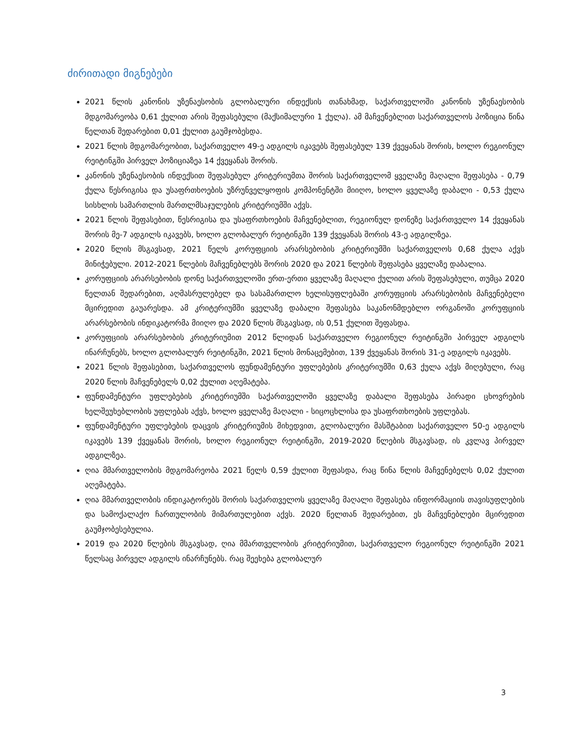ძირითადი მიგნებები
2021 წლის კანონის უზენაესობის გლობალური ინდექსის თანახმად, საქართველოში კანონის უზენაესობის მდგომარეობა 0,61 ქულით არის შეფასებული (მაქსიმალური 1 ქულა). ამ მაჩვენებლით საქართველოს პოზიცია წინა წელთან შედარებით 0,01 ქულით გაუმჯობესდა.
2021 წლის მდგომარეობით, საქართველო 49-ე ადგილს იკავებს შეფასებულ 139 ქვეყანას შორის, ხოლო რეგიონულ რეიტინგში პირველ პოზიციაზეა 14 ქვეყანას შორის.
კანონის უზენაესობის ინდექსით შეფასებულ კრიტერიუმთა შორის საქართველომ ყველაზე მაღალი შეფასება - 0,79 ქულა წესრიგისა და უსაფრთხოების უზრუნველყოფის კომპონენტში მიიღო, ხოლო ყველაზე დაბალი - 0,53 ქულა სისხლის სამართლის მართლმსაჯულების კრიტერიუმში აქვს.
2021 წლის შეფასებით, წესრიგისა და უსაფრთხოების მაჩვენებლით, რეგიონულ დონეზე საქართველო 14 ქვეყანას შორის მე-7 ადგილს იკავებს, ხოლო გლობალურ რეიტინგში 139 ქვეყანას შორის 43-ე ადგილზეა.
2020 წლის მსგავსად, 2021 წელს კორუფციის არარსებობის კრიტერიუმში საქართველოს 0,68 ქულა აქვს მინიჭებული. 2012-2021 წლების მაჩვენებლებს შორის 2020 და 2021 წლების შეფასება ყველაზე დაბალია.
კორუფციის არარსებობის დონე საქართველოში ერთ-ერთი ყველაზე მაღალი ქულით არის შეფასებული, თუმცა 2020 წელთან შედარებით, აღმასრულებელ და სასამართლო ხელისუფლებაში კორუფციის არარსებობის მაჩვენებელი მცირედით გაუარესდა. ამ კრიტერიუმში ყველაზე დაბალი შეფასება საკანონმდებლო ორგანოში კორუფციის არარსებობის ინდიკატორმა მიიღო და 2020 წლის მსგავსად, ის 0,51 ქულით შეფასდა.
კორუფციის არარსებობის კრიტერიუმით 2012 წლიდან საქართველო რეგიონულ რეიტინგში პირველ ადგილს ინარჩუნებს, ხოლო გლობალურ რეიტინგში, 2021 წლის მონაცემებით, 139 ქვეყანას შორის 31-ე ადგილს იკავებს.
2021 წლის შეფასებით, საქართველოს ფუნდამენტური უფლებების კრიტერიუმში 0,63 ქულა აქვს მიღებული, რაც 2020 წლის მაჩვენებელს 0,02 ქულით აღემატება.
ფუნდამენტური უფლებების კრიტერიუმში საქართველოში ყველაზე დაბალი შეფასება პირადი ცხოვრების ხელშეუხებლობის უფლებას აქვს, ხოლო ყველაზე მაღალი - სიცოცხლისა და უსაფრთხოების უფლებას.
ფუნდამენტური უფლებების დაცვის კრიტერიუმის მიხედვით, გლობალური მასშტაბით საქართველო 50-ე ადგილს იკავებს 139 ქვეყანას შორის, ხოლო რეგიონულ რეიტინგში, 2019-2020 წლების მსგავსად, ის კვლავ პირველ ადგილზეა.
ღია მმართველობის მდგომარეობა 2021 წელს 0,59 ქულით შეფასდა, რაც წინა წლის მაჩვენებელს 0,02 ქულით აღემატება.
ღია მმართველობის ინდიკატორებს შორის საქართველოს ყველაზე მაღალი შეფასება ინფორმაციის თავისუფლების და სამოქალაქო ჩართულობის მიმართულებით აქვს. 2020 წელთან შედარებით, ეს მაჩვენებლები მცირედით გაუმჯობესებულია.
2019 და 2020 წლების მსგავსად, ღია მმართველობის კრიტერიუმით, საქართველო რეგიონულ რეიტინგში 2021 წელსაც პირველ ადგილს ინარჩუნებს. რაც შეეხება გლობალურ
3